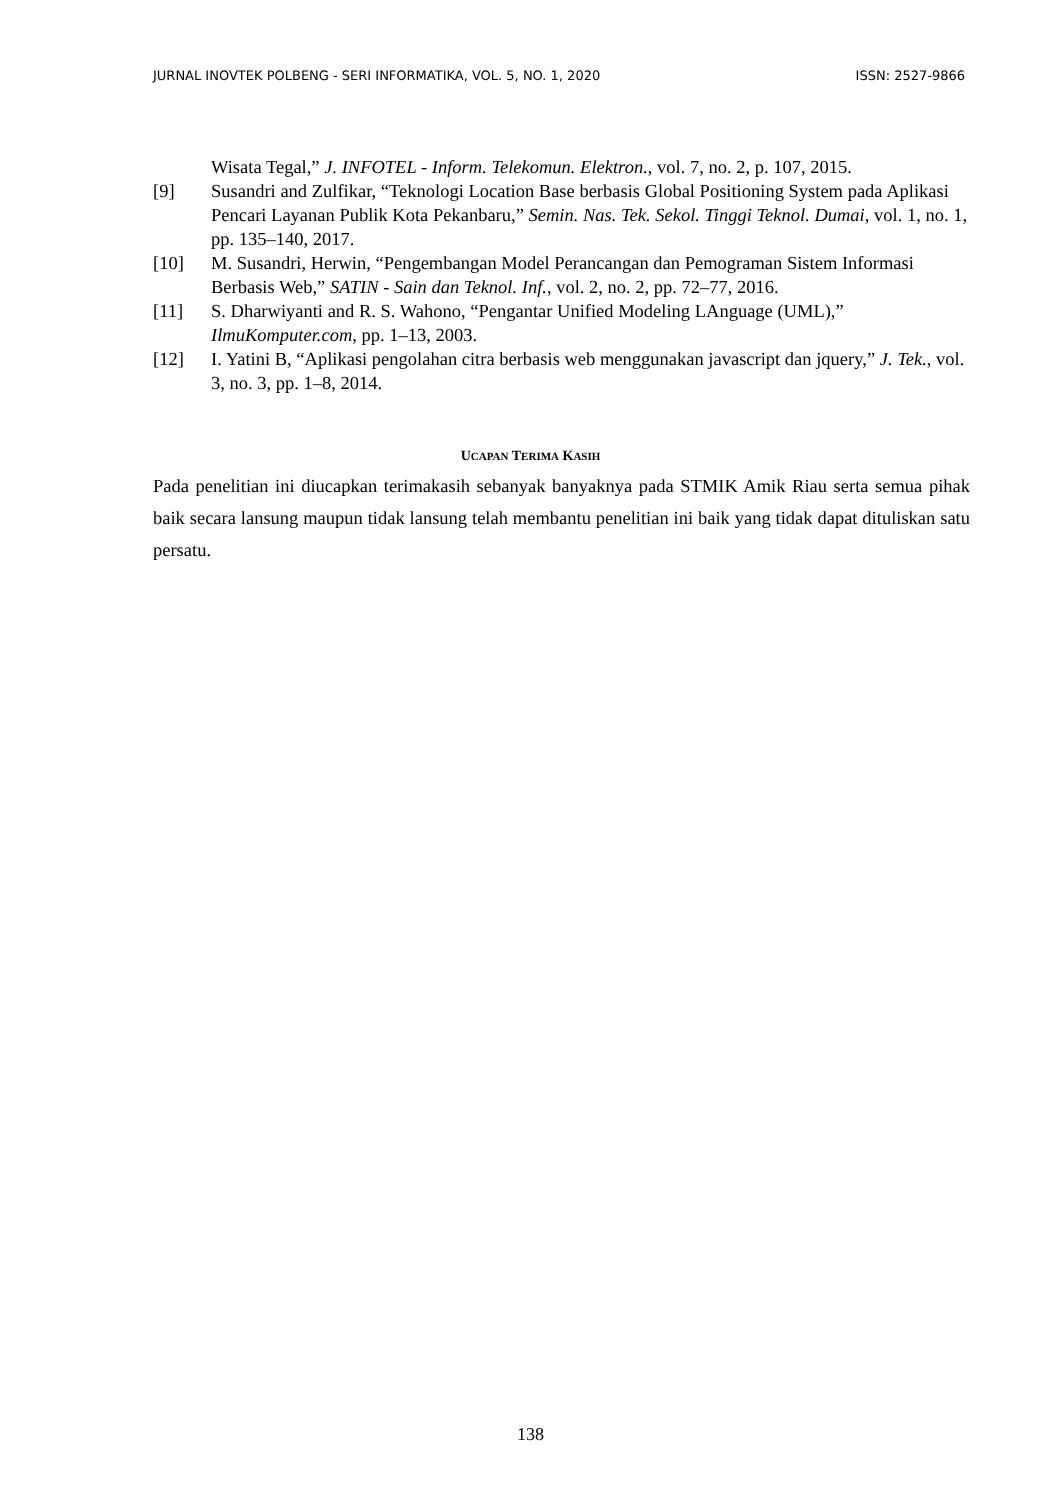JURNAL INOVTEK POLBENG - SERI INFORMATIKA, VOL. 5, NO. 1, 2020 ISSN: 2527-9866
Wisata Tegal,” J. INFOTEL - Inform. Telekomun. Elektron., vol. 7, no. 2, p. 107, 2015.
[9] Susandri and Zulfikar, “Teknologi Location Base berbasis Global Positioning System pada Aplikasi Pencari Layanan Publik Kota Pekanbaru,” Semin. Nas. Tek. Sekol. Tinggi Teknol. Dumai, vol. 1, no. 1, pp. 135–140, 2017.
[10] M. Susandri, Herwin, “Pengembangan Model Perancangan dan Pemograman Sistem Informasi Berbasis Web,” SATIN - Sain dan Teknol. Inf., vol. 2, no. 2, pp. 72–77, 2016.
[11] S. Dharwiyanti and R. S. Wahono, “Pengantar Unified Modeling LAnguage (UML),” IlmuKomputer.com, pp. 1–13, 2003.
[12] I. Yatini B, “Aplikasi pengolahan citra berbasis web menggunakan javascript dan jquery,” J. Tek., vol. 3, no. 3, pp. 1–8, 2014.
UCAPAN TERIMA KASIH
Pada penelitian ini diucapkan terimakasih sebanyak banyaknya pada STMIK Amik Riau serta semua pihak baik secara lansung maupun tidak lansung telah membantu penelitian ini baik yang tidak dapat dituliskan satu persatu.
138